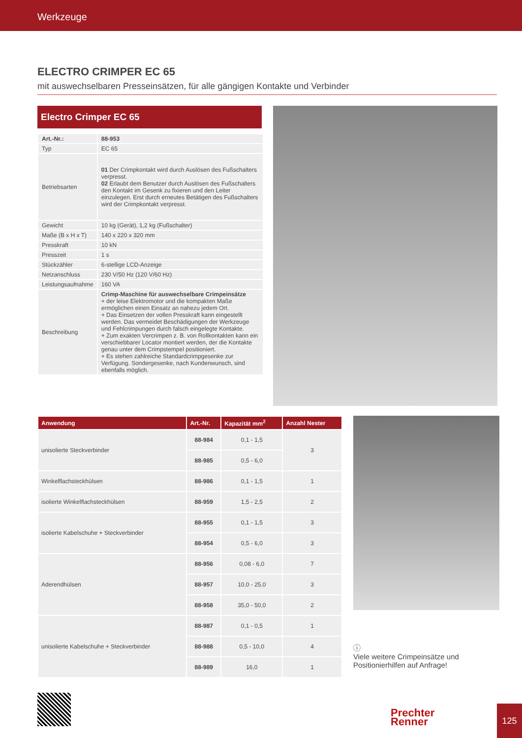Werkzeuge
ELECTRO CRIMPER EC 65
mit auswechselbaren Presseinsätzen, für alle gängigen Kontakte und Verbinder
Electro Crimper EC 65
| Art.-Nr.: | 88-953 |
| Typ | EC 65 |
| Betriebsarten | 01 Der Crimpkontakt wird durch Auslösen des Fußschalters verpresst. 02 Erlaubt dem Benutzer durch Auslösen des Fußschalters den Kontakt im Gesenk zu fixieren und den Leiter einzulegen. Erst durch erneutes Betätigen des Fußschalters wird der Crimpkontakt verpresst. |
| Gewicht | 10 kg (Gerät), 1,2 kg (Fußschalter) |
| Maße (B x H x T) | 140 x 220 x 320 mm |
| Presskraft | 10 kN |
| Presszeit | 1 s |
| Stückzähler | 6-stellige LCD-Anzeige |
| Netzanschluss | 230 V/50 Hz (120 V/60 Hz) |
| Leistungsaufnahme | 160 VA |
| Beschreibung | Crimp-Maschine für auswechselbare Crimpeinsätze + der leise Elektromotor und die kompakten Maße ermöglichen einen Einsatz an nahezu jedem Ort. + Das Einsetzen der vollen Presskraft kann eingestellt werden. Das vermeidet Beschädigungen der Werkzeuge und Fehlcrimpungen durch falsch eingelegte Kontakte. + Zum exakten Vercrimpen z. B. von Rollkontakten kann ein verschiebbarer Locator montiert werden, der die Kontakte genau unter dem Crimpstempel positioniert. + Es stehen zahlreiche Standardcrimpgesenke zur Verfügung. Sondergesenke, nach Kundenwunsch, sind ebenfalls möglich. |
| Anwendung | Art.-Nr. | Kapazität mm<sup>2</sup> | Anzahl Nester |
| --- | --- | --- | --- |
| unisolierte Steckverbinder | 88-984 | 0,1 - 1,5 | 3 |
| | 88-985 | 0,5 - 6,0 | |
| Winkelflachsteckhülsen | 88-986 | 0,1 - 1,5 | 1 |
| isolierte Winkelflachsteckhülsen | 88-959 | 1,5 - 2,5 | 2 |
| isolierte Kabelschuhe + Steckverbinder | 88-955 | 0,1 - 1,5 | 3 |
| | 88-954 | 0,5 - 6,0 | 3 |
| Aderendhülsen | 88-956 | 0,08 - 6,0 | 7 |
| | 88-957 | 10,0 - 25,0 | 3 |
| | 88-958 | 35,0 - 50,0 | 2 |
| unisolierte Kabelschuhe + Steckverbinder | 88-987 | 0,1 - 0,5 | 1 |
| | 88-988 | 0,5 - 10,0 | 4 |
| | 88-989 | 16,0 | 1 |
ⓘ
Viele weitere Crimpeinsätze und Positionierhilfen auf Anfrage!
Prechter
Renner
125